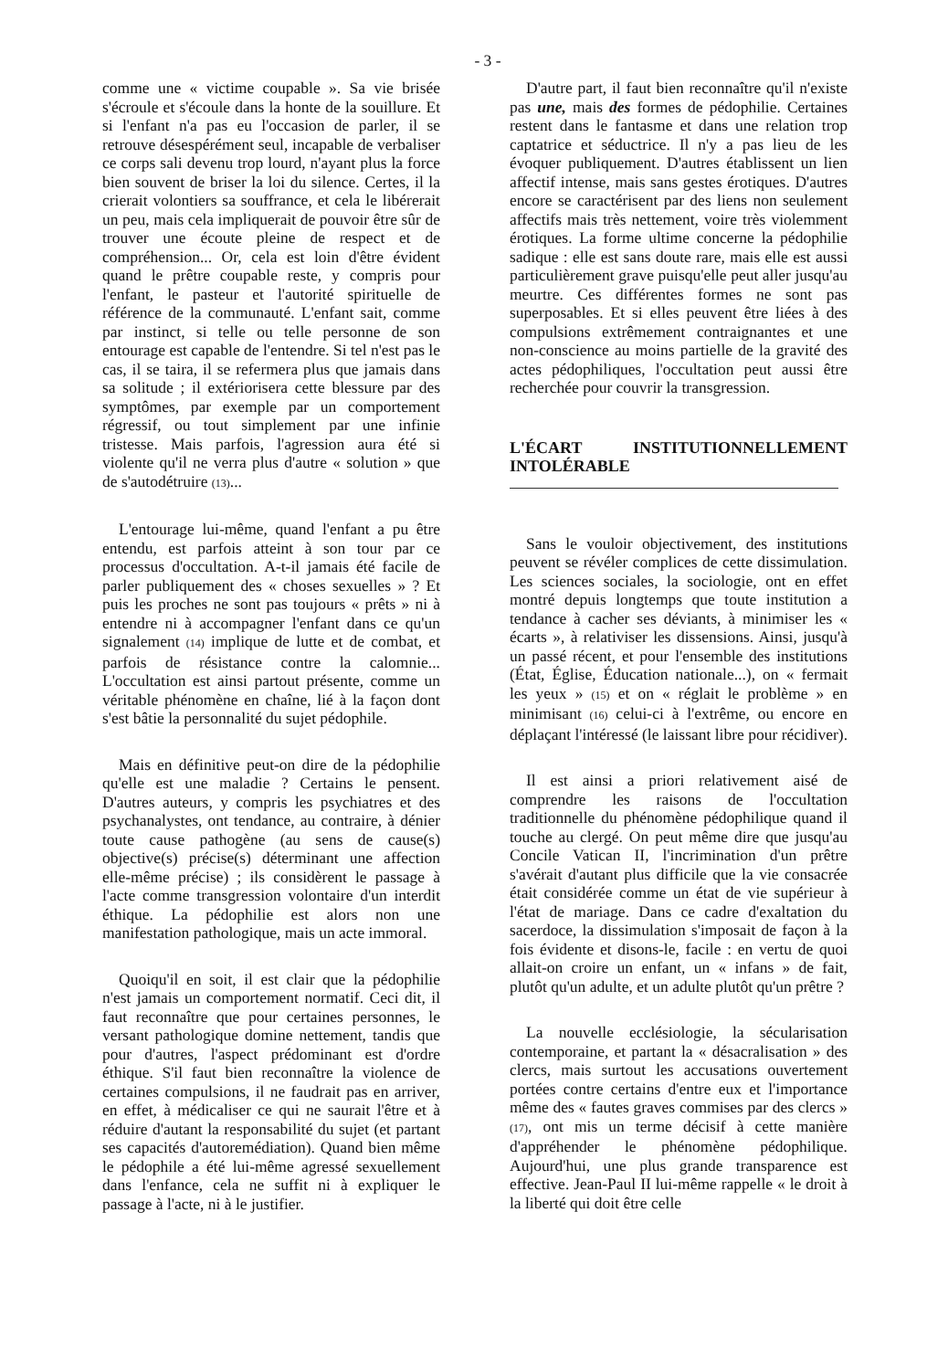- 3 -
comme une « victime coupable ». Sa vie brisée s'écroule et s'écoule dans la honte de la souillure. Et si l'enfant n'a pas eu l'occasion de parler, il se retrouve désespérément seul, incapable de verbaliser ce corps sali devenu trop lourd, n'ayant plus la force bien souvent de briser la loi du silence. Certes, il la crierait volontiers sa souffrance, et cela le libérerait un peu, mais cela impliquerait de pouvoir être sûr de trouver une écoute pleine de respect et de compréhension... Or, cela est loin d'être évident quand le prêtre coupable reste, y compris pour l'enfant, le pasteur et l'autorité spirituelle de référence de la communauté. L'enfant sait, comme par instinct, si telle ou telle personne de son entourage est capable de l'entendre. Si tel n'est pas le cas, il se taira, il se refermera plus que jamais dans sa solitude ; il extériorisera cette blessure par des symptômes, par exemple par un comportement régressif, ou tout simplement par une infinie tristesse. Mais parfois, l'agression aura été si violente qu'il ne verra plus d'autre « solution » que de s'autodétruire (13)...
L'entourage lui-même, quand l'enfant a pu être entendu, est parfois atteint à son tour par ce processus d'occultation. A-t-il jamais été facile de parler publiquement des « choses sexuelles » ? Et puis les proches ne sont pas toujours « prêts » ni à entendre ni à accompagner l'enfant dans ce qu'un signalement (14) implique de lutte et de combat, et parfois de résistance contre la calomnie... L'occultation est ainsi partout présente, comme un véritable phénomène en chaîne, lié à la façon dont s'est bâtie la personnalité du sujet pédophile.
Mais en définitive peut-on dire de la pédophilie qu'elle est une maladie ? Certains le pensent. D'autres auteurs, y compris les psychiatres et des psychanalystes, ont tendance, au contraire, à dénier toute cause pathogène (au sens de cause(s) objective(s) précise(s) déterminant une affection elle-même précise) ; ils considèrent le passage à l'acte comme transgression volontaire d'un interdit éthique. La pédophilie est alors non une manifestation pathologique, mais un acte immoral.
Quoiqu'il en soit, il est clair que la pédophilie n'est jamais un comportement normatif. Ceci dit, il faut reconnaître que pour certaines personnes, le versant pathologique domine nettement, tandis que pour d'autres, l'aspect prédominant est d'ordre éthique. S'il faut bien reconnaître la violence de certaines compulsions, il ne faudrait pas en arriver, en effet, à médicaliser ce qui ne saurait l'être et à réduire d'autant la responsabilité du sujet (et partant ses capacités d'autoremédiation). Quand bien même le pédophile a été lui-même agressé sexuellement dans l'enfance, cela ne suffit ni à expliquer le passage à l'acte, ni à le justifier.
D'autre part, il faut bien reconnaître qu'il n'existe pas une, mais des formes de pédophilie. Certaines restent dans le fantasme et dans une relation trop captatrice et séductrice. Il n'y a pas lieu de les évoquer publiquement. D'autres établissent un lien affectif intense, mais sans gestes érotiques. D'autres encore se caractérisent par des liens non seulement affectifs mais très nettement, voire très violemment érotiques. La forme ultime concerne la pédophilie sadique : elle est sans doute rare, mais elle est aussi particulièrement grave puisqu'elle peut aller jusqu'au meurtre. Ces différentes formes ne sont pas superposables. Et si elles peuvent être liées à des compulsions extrêmement contraignantes et une non-conscience au moins partielle de la gravité des actes pédophiliques, l'occultation peut aussi être recherchée pour couvrir la transgression.
L'ÉCART INSTITUTIONNELLEMENT INTOLÉRABLE
Sans le vouloir objectivement, des institutions peuvent se révéler complices de cette dissimulation. Les sciences sociales, la sociologie, ont en effet montré depuis longtemps que toute institution a tendance à cacher ses déviants, à minimiser les « écarts », à relativiser les dissensions. Ainsi, jusqu'à un passé récent, et pour l'ensemble des institutions (État, Église, Éducation nationale...), on « fermait les yeux » (15) et on « réglait le problème » en minimisant (16) celui-ci à l'extrême, ou encore en déplaçant l'intéressé (le laissant libre pour récidiver).
Il est ainsi a priori relativement aisé de comprendre les raisons de l'occultation traditionnelle du phénomène pédophilique quand il touche au clergé. On peut même dire que jusqu'au Concile Vatican II, l'incrimination d'un prêtre s'avérait d'autant plus difficile que la vie consacrée était considérée comme un état de vie supérieur à l'état de mariage. Dans ce cadre d'exaltation du sacerdoce, la dissimulation s'imposait de façon à la fois évidente et disons-le, facile : en vertu de quoi allait-on croire un enfant, un « infans » de fait, plutôt qu'un adulte, et un adulte plutôt qu'un prêtre ?
La nouvelle ecclésiologie, la sécularisation contemporaine, et partant la « désacralisation » des clercs, mais surtout les accusations ouvertement portées contre certains d'entre eux et l'importance même des « fautes graves commises par des clercs » (17), ont mis un terme décisif à cette manière d'appréhender le phénomène pédophilique. Aujourd'hui, une plus grande transparence est effective. Jean-Paul II lui-même rappelle « le droit à la liberté qui doit être celle